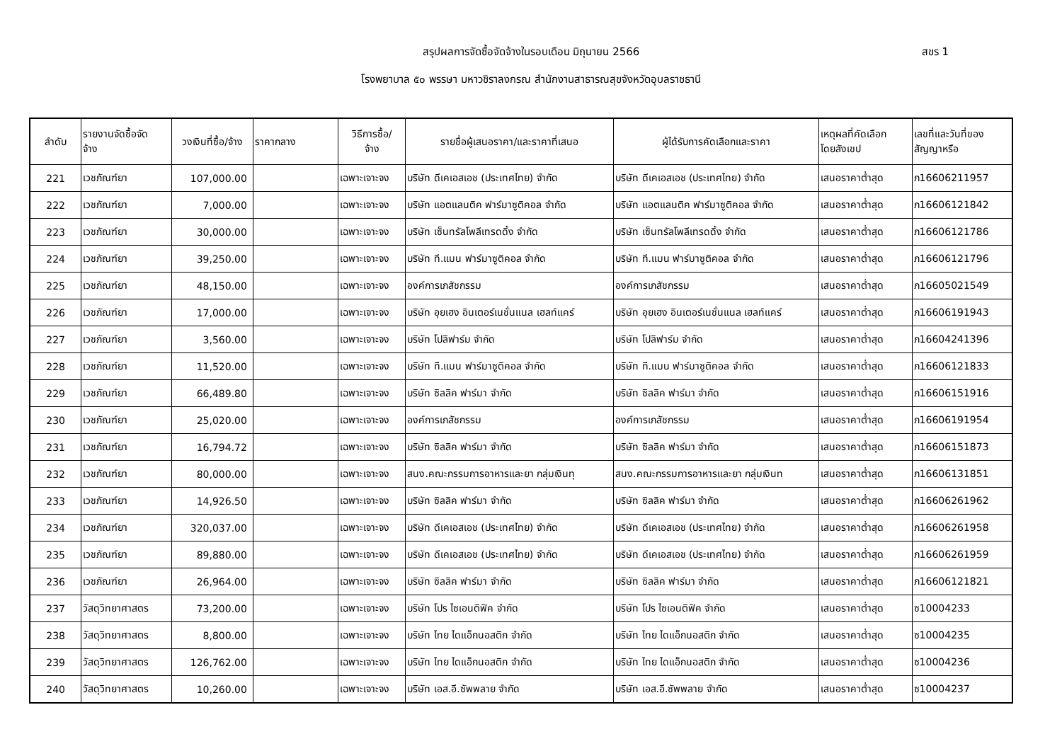สรุปผลการจัดซื้อจัดจ้างในรอบเดือน มิถุนายน 2566
สขร 1
โรงพยาบาล ๕๐ พรรษา มหาวชิราลงกรณ สำนักงานสาธารณสุขจังหวัดอุบลราชธานี
| ลำดับ | รายงานจัดซื้อจัด จ้าง | วงเงินที่ซื้อ/จ้าง | ราคากลาง | วิธีการซื้อ/ จ้าง | รายชื่อผู้เสนอราคา/และราคาที่เสนอ | ผู้ได้รับการคัดเลือกและราคา | เหตุผลที่คัดเลือก โดยสังเขป | เลขที่และวันที่ของ สัญญาหรือ |
| --- | --- | --- | --- | --- | --- | --- | --- | --- |
| 221 | เวชภัณฑ์ยา | 107,000.00 | | เฉพาะเจาะจง | บริษัท ดีเคเอสเอช (ประเทศไทย) จำกัด | บริษัท ดีเคเอสเอช (ประเทศไทย) จำกัด | เสนอราคาต่ำสุด | ภ16606211957 |
| 222 | เวชภัณฑ์ยา | 7,000.00 | | เฉพาะเจาะจง | บริษัท แอตแลนติค ฟาร์มาซูติคอล จำกัด | บริษัท แอตแลนติค ฟาร์มาซูติคอล จำกัด | เสนอราคาต่ำสุด | ภ16606121842 |
| 223 | เวชภัณฑ์ยา | 30,000.00 | | เฉพาะเจาะจง | บริษัท เซ็นทรัลโพลีเทรดดิ้ง จำกัด | บริษัท เซ็นทรัลโพลีเทรดดิ้ง จำกัด | เสนอราคาต่ำสุด | ภ16606121786 |
| 224 | เวชภัณฑ์ยา | 39,250.00 | | เฉพาะเจาะจง | บริษัท ที.แมน ฟาร์มาซูติคอล จำกัด | บริษัท ที.แมน ฟาร์มาซูติคอล จำกัด | เสนอราคาต่ำสุด | ภ16606121796 |
| 225 | เวชภัณฑ์ยา | 48,150.00 | | เฉพาะเจาะจง | องค์การเภสัชกรรม | องค์การเภสัชกรรม | เสนอราคาต่ำสุด | ภ16605021549 |
| 226 | เวชภัณฑ์ยา | 17,000.00 | | เฉพาะเจาะจง | บริษัท อุยเฮง อินเตอร์เนชั่นแนล เฮลท์แคร์ | บริษัท อุยเฮง อินเตอร์เนชั่นแนล เฮลท์แคร์ | เสนอราคาต่ำสุด | ภ16606191943 |
| 227 | เวชภัณฑ์ยา | 3,560.00 | | เฉพาะเจาะจง | บริษัท โปลิฟาร์ม จำกัด | บริษัท โปลิฟาร์ม จำกัด | เสนอราคาต่ำสุด | ภ16604241396 |
| 228 | เวชภัณฑ์ยา | 11,520.00 | | เฉพาะเจาะจง | บริษัท ที.แมน ฟาร์มาซูติคอล จำกัด | บริษัท ที.แมน ฟาร์มาซูติคอล จำกัด | เสนอราคาต่ำสุด | ภ16606121833 |
| 229 | เวชภัณฑ์ยา | 66,489.80 | | เฉพาะเจาะจง | บริษัท ซิลลิค ฟาร์มา จำกัด | บริษัท ซิลลิค ฟาร์มา จำกัด | เสนอราคาต่ำสุด | ภ16606151916 |
| 230 | เวชภัณฑ์ยา | 25,020.00 | | เฉพาะเจาะจง | องค์การเภสัชกรรม | องค์การเภสัชกรรม | เสนอราคาต่ำสุด | ภ16606191954 |
| 231 | เวชภัณฑ์ยา | 16,794.72 | | เฉพาะเจาะจง | บริษัท ซิลลิค ฟาร์มา จำกัด | บริษัท ซิลลิค ฟาร์มา จำกัด | เสนอราคาต่ำสุด | ภ16606151873 |
| 232 | เวชภัณฑ์ยา | 80,000.00 | | เฉพาะเจาะจง | สนง.คณะกรรมการอาหารและยา กลุ่มเงินทุ | สนง.คณะกรรมการอาหารและยา กลุ่มเงินท | เสนอราคาต่ำสุด | ภ16606131851 |
| 233 | เวชภัณฑ์ยา | 14,926.50 | | เฉพาะเจาะจง | บริษัท ซิลลิค ฟาร์มา จำกัด | บริษัท ซิลลิค ฟาร์มา จำกัด | เสนอราคาต่ำสุด | ภ16606261962 |
| 234 | เวชภัณฑ์ยา | 320,037.00 | | เฉพาะเจาะจง | บริษัท ดีเคเอสเอช (ประเทศไทย) จำกัด | บริษัท ดีเคเอสเอช (ประเทศไทย) จำกัด | เสนอราคาต่ำสุด | ภ16606261958 |
| 235 | เวชภัณฑ์ยา | 89,880.00 | | เฉพาะเจาะจง | บริษัท ดีเคเอสเอช (ประเทศไทย) จำกัด | บริษัท ดีเคเอสเอช (ประเทศไทย) จำกัด | เสนอราคาต่ำสุด | ภ16606261959 |
| 236 | เวชภัณฑ์ยา | 26,964.00 | | เฉพาะเจาะจง | บริษัท ซิลลิค ฟาร์มา จำกัด | บริษัท ซิลลิค ฟาร์มา จำกัด | เสนอราคาต่ำสุด | ภ16606121821 |
| 237 | วัสดุวิทยาศาสตร | 73,200.00 | | เฉพาะเจาะจง | บริษัท โปร ไซเอนติฟิค จำกัด | บริษัท โปร ไซเอนติฟิค จำกัด | เสนอราคาต่ำสุด | ซ10004233 |
| 238 | วัสดุวิทยาศาสตร | 8,800.00 | | เฉพาะเจาะจง | บริษัท ไทย ไดแอ็กนอสติก จำกัด | บริษัท ไทย ไดแอ็กนอสติก จำกัด | เสนอราคาต่ำสุด | ซ10004235 |
| 239 | วัสดุวิทยาศาสตร | 126,762.00 | | เฉพาะเจาะจง | บริษัท ไทย ไดแอ็กนอสติก จำกัด | บริษัท ไทย ไดแอ็กนอสติก จำกัด | เสนอราคาต่ำสุด | ซ10004236 |
| 240 | วัสดุวิทยาศาสตร | 10,260.00 | | เฉพาะเจาะจง | บริษัท เอส.อี.ซัพพลาย จำกัด | บริษัท เอส.อี.ซัพพลาย จำกัด | เสนอราคาต่ำสุด | ซ10004237 |